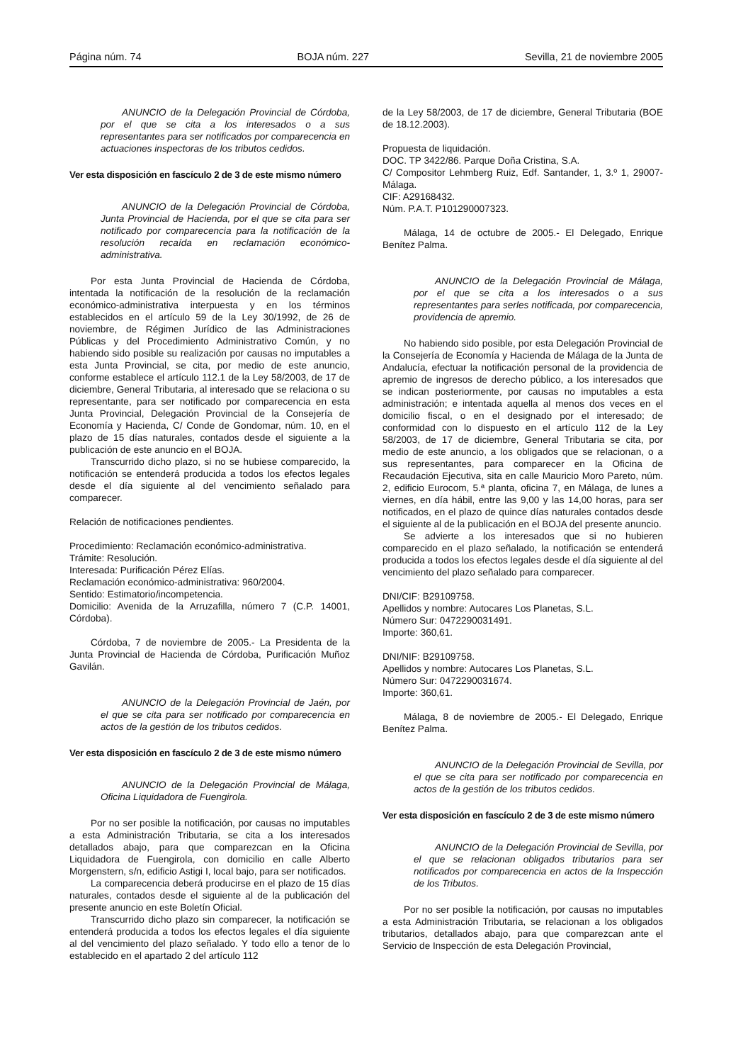Página núm. 74 BOJA núm. 227 Sevilla, 21 de noviembre 2005
ANUNCIO de la Delegación Provincial de Córdoba, por el que se cita a los interesados o a sus representantes para ser notificados por comparecencia en actuaciones inspectoras de los tributos cedidos.
Ver esta disposición en fascículo 2 de 3 de este mismo número
ANUNCIO de la Delegación Provincial de Córdoba, Junta Provincial de Hacienda, por el que se cita para ser notificado por comparecencia para la notificación de la resolución recaída en reclamación económico-administrativa.
Por esta Junta Provincial de Hacienda de Córdoba, intentada la notificación de la resolución de la reclamación económico-administrativa interpuesta y en los términos establecidos en el artículo 59 de la Ley 30/1992, de 26 de noviembre, de Régimen Jurídico de las Administraciones Públicas y del Procedimiento Administrativo Común, y no habiendo sido posible su realización por causas no imputables a esta Junta Provincial, se cita, por medio de este anuncio, conforme establece el artículo 112.1 de la Ley 58/2003, de 17 de diciembre, General Tributaria, al interesado que se relaciona o su representante, para ser notificado por comparecencia en esta Junta Provincial, Delegación Provincial de la Consejería de Economía y Hacienda, C/ Conde de Gondomar, núm. 10, en el plazo de 15 días naturales, contados desde el siguiente a la publicación de este anuncio en el BOJA.
Transcurrido dicho plazo, si no se hubiese comparecido, la notificación se entenderá producida a todos los efectos legales desde el día siguiente al del vencimiento señalado para comparecer.
Relación de notificaciones pendientes.
Procedimiento: Reclamación económico-administrativa.
Trámite: Resolución.
Interesada: Purificación Pérez Elías.
Reclamación económico-administrativa: 960/2004.
Sentido: Estimatorio/incompetencia.
Domicilio: Avenida de la Arruzafilla, número 7 (C.P. 14001, Córdoba).
Córdoba, 7 de noviembre de 2005.- La Presidenta de la Junta Provincial de Hacienda de Córdoba, Purificación Muñoz Gavilán.
ANUNCIO de la Delegación Provincial de Jaén, por el que se cita para ser notificado por comparecencia en actos de la gestión de los tributos cedidos.
Ver esta disposición en fascículo 2 de 3 de este mismo número
ANUNCIO de la Delegación Provincial de Málaga, Oficina Liquidadora de Fuengirola.
Por no ser posible la notificación, por causas no imputables a esta Administración Tributaria, se cita a los interesados detallados abajo, para que comparezcan en la Oficina Liquidadora de Fuengirola, con domicilio en calle Alberto Morgenstern, s/n, edificio Astigi I, local bajo, para ser notificados.
La comparecencia deberá producirse en el plazo de 15 días naturales, contados desde el siguiente al de la publicación del presente anuncio en este Boletín Oficial.
Transcurrido dicho plazo sin comparecer, la notificación se entenderá producida a todos los efectos legales el día siguiente al del vencimiento del plazo señalado. Y todo ello a tenor de lo establecido en el apartado 2 del artículo 112
de la Ley 58/2003, de 17 de diciembre, General Tributaria (BOE de 18.12.2003).
Propuesta de liquidación.
DOC. TP 3422/86. Parque Doña Cristina, S.A.
C/ Compositor Lehmberg Ruiz, Edf. Santander, 1, 3.º 1, 29007-Málaga.
CIF: A29168432.
Núm. P.A.T. P101290007323.
Málaga, 14 de octubre de 2005.- El Delegado, Enrique Benítez Palma.
ANUNCIO de la Delegación Provincial de Málaga, por el que se cita a los interesados o a sus representantes para serles notificada, por comparecencia, providencia de apremio.
No habiendo sido posible, por esta Delegación Provincial de la Consejería de Economía y Hacienda de Málaga de la Junta de Andalucía, efectuar la notificación personal de la providencia de apremio de ingresos de derecho público, a los interesados que se indican posteriormente, por causas no imputables a esta administración; e intentada aquella al menos dos veces en el domicilio fiscal, o en el designado por el interesado; de conformidad con lo dispuesto en el artículo 112 de la Ley 58/2003, de 17 de diciembre, General Tributaria se cita, por medio de este anuncio, a los obligados que se relacionan, o a sus representantes, para comparecer en la Oficina de Recaudación Ejecutiva, sita en calle Mauricio Moro Pareto, núm. 2, edificio Eurocom, 5.ª planta, oficina 7, en Málaga, de lunes a viernes, en día hábil, entre las 9,00 y las 14,00 horas, para ser notificados, en el plazo de quince días naturales contados desde el siguiente al de la publicación en el BOJA del presente anuncio.
Se advierte a los interesados que si no hubieren comparecido en el plazo señalado, la notificación se entenderá producida a todos los efectos legales desde el día siguiente al del vencimiento del plazo señalado para comparecer.
DNI/CIF: B29109758.
Apellidos y nombre: Autocares Los Planetas, S.L.
Número Sur: 0472290031491.
Importe: 360,61.
DNI/NIF: B29109758.
Apellidos y nombre: Autocares Los Planetas, S.L.
Número Sur: 0472290031674.
Importe: 360,61.
Málaga, 8 de noviembre de 2005.- El Delegado, Enrique Benítez Palma.
ANUNCIO de la Delegación Provincial de Sevilla, por el que se cita para ser notificado por comparecencia en actos de la gestión de los tributos cedidos.
Ver esta disposición en fascículo 2 de 3 de este mismo número
ANUNCIO de la Delegación Provincial de Sevilla, por el que se relacionan obligados tributarios para ser notificados por comparecencia en actos de la Inspección de los Tributos.
Por no ser posible la notificación, por causas no imputables a esta Administración Tributaria, se relacionan a los obligados tributarios, detallados abajo, para que comparezcan ante el Servicio de Inspección de esta Delegación Provincial,